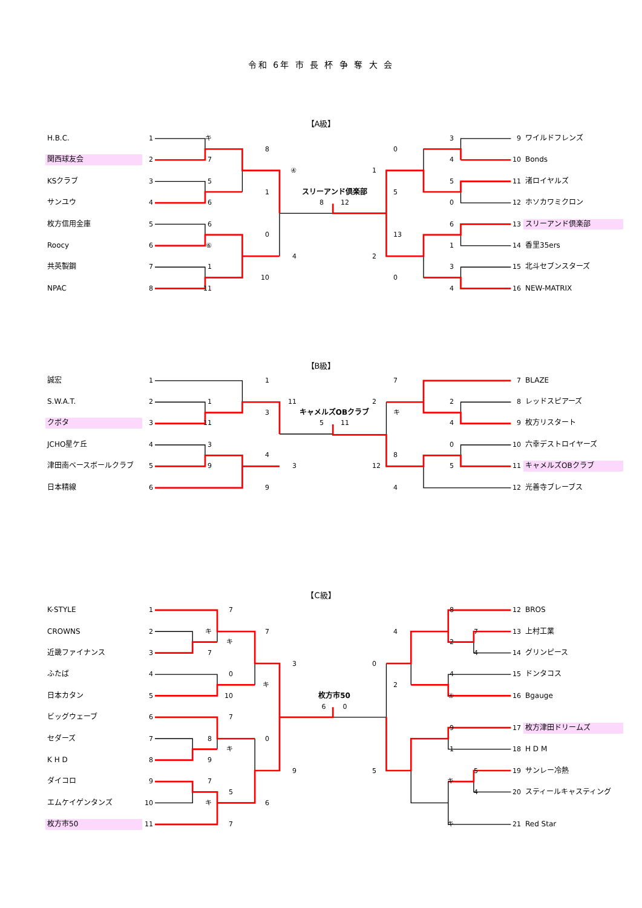令和 6年 市 長 杯 争 奪 大 会
【A級】
| H.B.C. | 1 | キ | | | | | | | 3 | | 9 | ワイルドフレンズ |
| | | | | 8 | | | | 0 | | | | |
| 関西球友会 | 2 | 7 | | | | | | | 4 | | 10 | Bonds |
| | | | | | ④ | | 1 | | | | | |
| KSクラブ | 3 | 5 | | | | | | | 5 | | 11 | 渚ロイヤルズ |
| | | | | 1 | | スリーアンド倶楽部 | | 5 | | | | |
| サンユウ | 4 | 6 | | | | 8 12 | | | 0 | | 12 | ホソカワミクロン |
| 枚方信用金庫 | 5 | 6 | | | | | | | 6 | | 13 | スリーアンド倶楽部 |
| | | | | 0 | | | | 13 | | | | |
| Roocy | 6 | ⑥ | | | | | | | 1 | | 14 | 香里35ers |
| | | | | | 4 | | 2 | | | | | |
| 共英製鋼 | 7 | 1 | | | | | | | 3 | | 15 | 北斗セブンスターズ |
| | | | | 10 | | | | 0 | | | | |
| NPAC | 8 | 11 | | | | | | | 4 | | 16 | NEW-MATRIX |
【B級】
| 誠宏 | 1 | | | 1 | | | | 7 | | | 7 | BLAZE |
| S.W.A.T. | 2 | 1 | | | 11 | | 2 | | 2 | | 8 | レッドスピアーズ |
| | | | | 3 | | キャメルズOBクラブ | | キ | | | | |
| クボタ | 3 | 11 | | | | 5 11 | | | 4 | | 9 | 枚方リスタート |
| JCHO星ケ丘 | 4 | 3 | | | | | | | 0 | | 10 | 六幸デストロイヤーズ |
| | | | | 4 | | | | 8 | | | | |
| 津田南ベースボールクラブ | 5 | 9 | | | 3 | | 12 | | 5 | | 11 | キャメルズOBクラブ |
| 日本精線 | 6 | | | 9 | | | | 4 | | | 12 | 光善寺ブレーブス |
【C級】
| K-STYLE | 1 | | 7 | | | | | | 8 | | 12 | BROS |
| CROWNS | 2 | キ | | 7 | | | | 4 | | 7 | 13 | 上村工業 |
| | | | キ | | | | | | 2 | | | |
| 近畿ファイナンス | 3 | 7 | | | | | | | | 4 | 14 | グリンピース |
| | | | | | 3 | | 0 | | | | | |
| ふたば | 4 | | 0 | | | | | | 4 | | 15 | ドンタコス |
| | | | | キ | | | | 2 | | | | |
| 日本カタン | 5 | | 10 | | | 枚方市50 | | | ④ | | 16 | Bgauge |
| | | | | | | 6 0 | | | | | | |
| ビッグウェーブ | 6 | | 7 | | | | | | | | | |
| | | | | | | | | | 9 | | 17 | 枚方津田ドリームズ |
| セダーズ | 7 | 8 | | 0 | | | | | | | | |
| | | | キ | | | | | | 1 | | 18 | H D M |
| K H D | 8 | 9 | | | | | | | | | | |
| | | | | | 9 | | 5 | | | 5 | 19 | サンレー冷熱 |
| ダイコロ | 9 | 7 | | | | | | | キ | | | |
| | | | 5 | | | | | | | 4 | 20 | スティールキャスティング |
| エムケイゲンタンズ | 10 | キ | | 6 | | | | | | | | |
| 枚方市50 | 11 | | 7 | | | | | | キ | | 21 | Red Star |